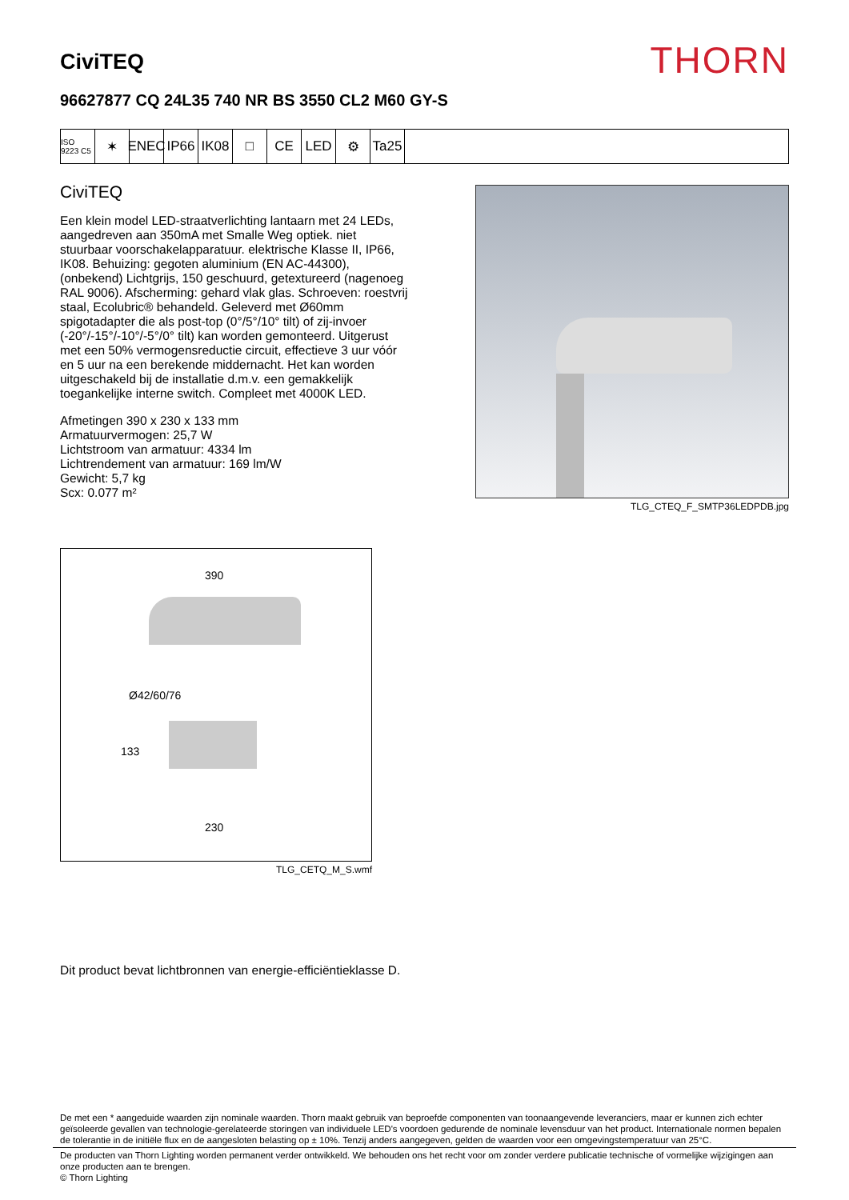CiviTEQ
THORN
96627877 CQ 24L35 740 NR BS 3550 CL2 M60 GY-S
ISO 9223 C5
✶ ENEC IP66 IK08 □ CE LED ⚙ Ta25
CiviTEQ
Een klein model LED-straatverlichting lantaarn met 24 LEDs, aangedreven aan 350mA met Smalle Weg optiek. niet stuurbaar voorschakelapparatuur. elektrische Klasse II, IP66, IK08. Behuizing: gegoten aluminium (EN AC-44300), (onbekend) Lichtgrijs, 150 geschuurd, getextureerd (nagenoeg RAL 9006). Afscherming: gehard vlak glas. Schroeven: roestvrij staal, Ecolubric® behandeld. Geleverd met Ø60mm spigotadapter die als post-top (0°/5°/10° tilt) of zij-invoer (-20°/-15°/-10°/-5°/0° tilt) kan worden gemonteerd. Uitgerust met een 50% vermogensreductie circuit, effectieve 3 uur vóór en 5 uur na een berekende middernacht. Het kan worden uitgeschakeld bij de installatie d.m.v. een gemakkelijk toegankelijke interne switch. Compleet met 4000K LED.
Afmetingen 390 x 230 x 133 mm
Armatuurvermogen: 25,7 W
Lichtstroom van armatuur: 4334 lm
Lichtrendement van armatuur: 169 lm/W
Gewicht: 5,7 kg
Scx: 0.077 m²
TLG_CTEQ_F_SMTP36LEDPDB.jpg
390
Ø42/60/76
133
230
TLG_CETQ_M_S.wmf
Dit product bevat lichtbronnen van energie-efficiëntieklasse D.
De met een * aangeduide waarden zijn nominale waarden. Thorn maakt gebruik van beproefde componenten van toonaangevende leveranciers, maar er kunnen zich echter geïsoleerde gevallen van technologie-gerelateerde storingen van individuele LED's voordoen gedurende de nominale levensduur van het product. Internationale normen bepalen de tolerantie in de initiële flux en de aangesloten belasting op ± 10%. Tenzij anders aangegeven, gelden de waarden voor een omgevingstemperatuur van 25°C.
De producten van Thorn Lighting worden permanent verder ontwikkeld. We behouden ons het recht voor om zonder verdere publicatie technische of vormelijke wijzigingen aan onze producten aan te brengen.
© Thorn Lighting